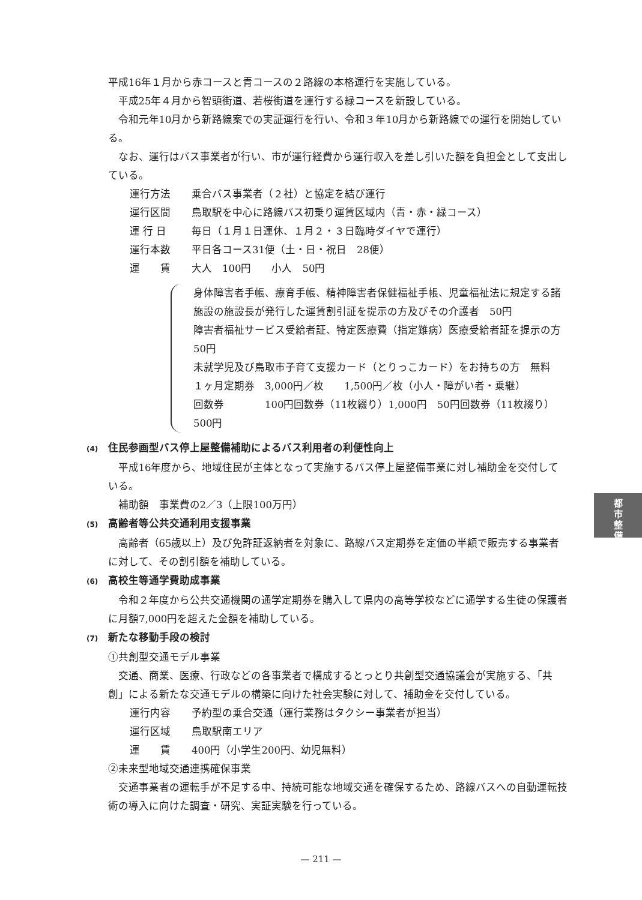平成16年１月から赤コースと青コースの２路線の本格運行を実施している。
平成25年４月から智頭街道、若桜街道を運行する緑コースを新設している。
令和元年10月から新路線案での実証運行を行い、令和３年10月から新路線での運行を開始している。
なお、運行はバス事業者が行い、市が運行経費から運行収入を差し引いた額を負担金として支出している。
運行方法 乗合バス事業者（２社）と協定を結び運行
運行区間 鳥取駅を中心に路線バス初乗り運賃区域内（青・赤・緑コース）
運 行 日 毎日（１月１日運休、１月２・３日臨時ダイヤで運行）
運行本数 平日各コース31便（土・日・祝日　28便）
運　　賃 大人　100円　　小人　50円
身体障害者手帳、療育手帳、精神障害者保健福祉手帳、児童福祉法に規定する諸施設の施設長が発行した運賃割引証を提示の方及びその介護者　50円
障害者福祉サービス受給者証、特定医療費（指定難病）医療受給者証を提示の方　50円
未就学児及び鳥取市子育て支援カード（とりっこカード）をお持ちの方　無料
１ヶ月定期券　3,000円／枚　　1,500円／枚（小人・障がい者・乗継）
回数券　　　　100円回数券（11枚綴り）1,000円　50円回数券（11枚綴り）500円
(4) 住民参画型バス停上屋整備補助によるバス利用者の利便性向上
平成16年度から、地域住民が主体となって実施するバス停上屋整備事業に対し補助金を交付している。
補助額　事業費の2／3（上限100万円）
(5) 高齢者等公共交通利用支援事業
高齢者（65歳以上）及び免許証返納者を対象に、路線バス定期券を定価の半額で販売する事業者に対して、その割引額を補助している。
(6) 高校生等通学費助成事業
令和２年度から公共交通機関の通学定期券を購入して県内の高等学校などに通学する生徒の保護者に月額7,000円を超えた金額を補助している。
(7) 新たな移動手段の検討
①共創型交通モデル事業
交通、商業、医療、行政などの各事業者で構成するとっとり共創型交通協議会が実施する、「共創」による新たな交通モデルの構築に向けた社会実験に対して、補助金を交付している。
運行内容 予約型の乗合交通（運行業務はタクシー事業者が担当）
運行区域 鳥取駅南エリア
運　　賃 400円（小学生200円、幼児無料）
②未来型地域交通連携確保事業
交通事業者の運転手が不足する中、持続可能な地域交通を確保するため、路線バスへの自動運転技術の導入に向けた調査・研究、実証実験を行っている。
都
市
整
備
— 211 —